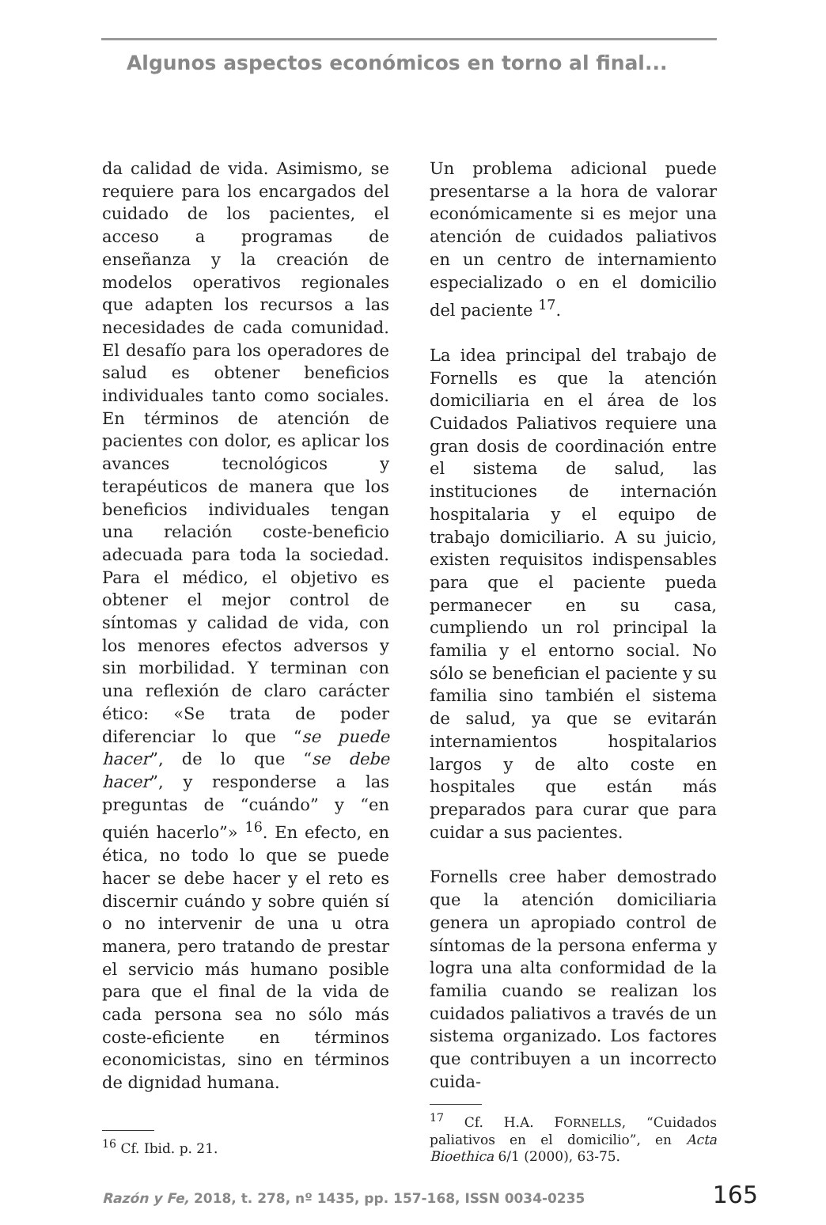Algunos aspectos económicos en torno al final...
da calidad de vida. Asimismo, se requiere para los encargados del cuidado de los pacientes, el acceso a programas de enseñanza y la creación de modelos operativos regionales que adapten los recursos a las necesidades de cada comunidad. El desafío para los operadores de salud es obtener beneficios individuales tanto como sociales. En términos de atención de pacientes con dolor, es aplicar los avances tecnológicos y terapéuticos de manera que los beneficios individuales tengan una relación coste-beneficio adecuada para toda la sociedad. Para el médico, el objetivo es obtener el mejor control de síntomas y calidad de vida, con los menores efectos adversos y sin morbilidad. Y terminan con una reflexión de claro carácter ético: «Se trata de poder diferenciar lo que “se puede hacer”, de lo que “se debe hacer”, y responderse a las preguntas de “cuándo” y “en quién hacerlo”» <sup>16</sup>. En efecto, en ética, no todo lo que se puede hacer se debe hacer y el reto es discernir cuándo y sobre quién sí o no intervenir de una u otra manera, pero tratando de prestar el servicio más humano posible para que el final de la vida de cada persona sea no sólo más coste-eficiente en términos economicistas, sino en términos de dignidad humana.
<sup>16</sup> Cf. Ibid. p. 21.
Un problema adicional puede presentarse a la hora de valorar económicamente si es mejor una atención de cuidados paliativos en un centro de internamiento especializado o en el domicilio del paciente <sup>17</sup>.
La idea principal del trabajo de Fornells es que la atención domiciliaria en el área de los Cuidados Paliativos requiere una gran dosis de coordinación entre el sistema de salud, las instituciones de internación hospitalaria y el equipo de trabajo domiciliario. A su juicio, existen requisitos indispensables para que el paciente pueda permanecer en su casa, cumpliendo un rol principal la familia y el entorno social. No sólo se benefician el paciente y su familia sino también el sistema de salud, ya que se evitarán internamientos hospitalarios largos y de alto coste en hospitales que están más preparados para curar que para cuidar a sus pacientes.
Fornells cree haber demostrado que la atención domiciliaria genera un apropiado control de síntomas de la persona enferma y logra una alta conformidad de la familia cuando se realizan los cuidados paliativos a través de un sistema organizado. Los factores que contribuyen a un incorrecto cuida-
<sup>17</sup> Cf. H.A. FORNELLS, “Cuidados paliativos en el domicilio”, en Acta Bioethica 6/1 (2000), 63-75.
Razón y Fe, 2018, t. 278, nº 1435, pp. 157-168, ISSN 0034-0235 165